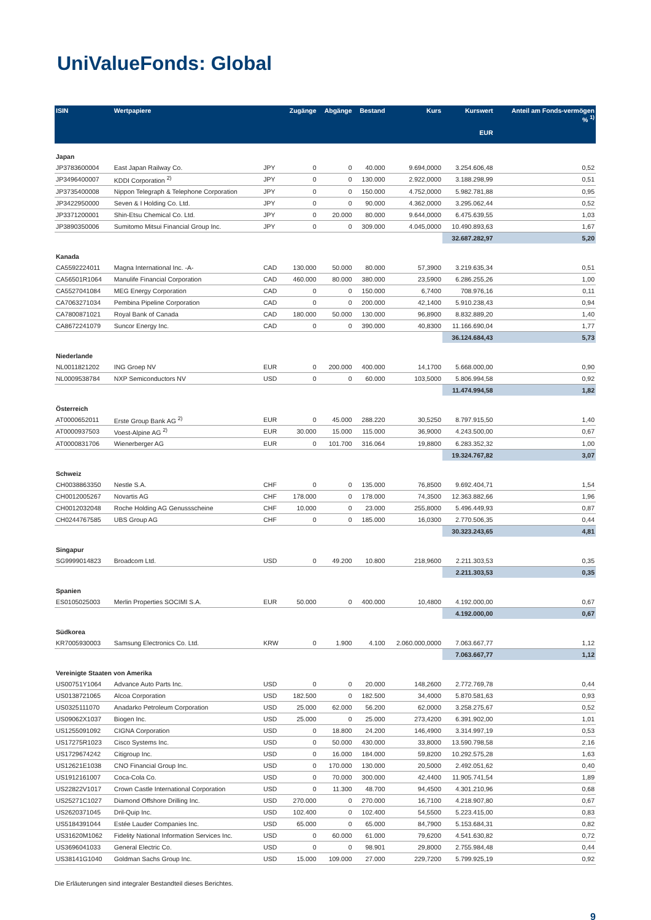Uni ValueFonds: Global
| ISIN | Wertpapiere | | Zugänge | Abgänge | Bestand | Kurs | Kurswert EUR | Anteil am Fonds-vermögen % <sup>1)</sup> |
| --- | --- | --- | --- | --- | --- | --- | --- | --- |
| Japan | | | | | | | | |
| JP3783600004 | East Japan Railway Co. | JPY | 0 | 0 | 40.000 | 9.694,0000 | 3.254.606,48 | 0,52 |
| JP3496400007 | KDDI Corporation <sup>2)</sup> | JPY | 0 | 0 | 130.000 | 2.922,0000 | 3.188.298,99 | 0,51 |
| JP3735400008 | Nippon Telegraph & Telephone Corporation | JPY | 0 | 0 | 150.000 | 4.752,0000 | 5.982.781,88 | 0,95 |
| JP3422950000 | Seven & I Holding Co. Ltd. | JPY | 0 | 0 | 90.000 | 4.362,0000 | 3.295.062,44 | 0,52 |
| JP3371200001 | Shin-Etsu Chemical Co. Ltd. | JPY | 0 | 20.000 | 80.000 | 9.644,0000 | 6.475.639,55 | 1,03 |
| JP3890350006 | Sumitomo Mitsui Financial Group Inc. | JPY | 0 | 0 | 309.000 | 4.045,0000 | 10.490.893,63 | 1,67 |
| | | | | | | | 32.687.282,97 | 5,20 |
| Kanada | | | | | | | | |
| CA5592224011 | Magna International Inc. -A- | CAD | 130.000 | 50.000 | 80.000 | 57,3900 | 3.219.635,34 | 0,51 |
| CA56501R1064 | Manulife Financial Corporation | CAD | 460.000 | 80.000 | 380.000 | 23,5900 | 6.286.255,26 | 1,00 |
| CA5527041084 | MEG Energy Corporation | CAD | 0 | 0 | 150.000 | 6,7400 | 708.976,16 | 0,11 |
| CA7063271034 | Pembina Pipeline Corporation | CAD | 0 | 0 | 200.000 | 42,1400 | 5.910.238,43 | 0,94 |
| CA7800871021 | Royal Bank of Canada | CAD | 180.000 | 50.000 | 130.000 | 96,8900 | 8.832.889,20 | 1,40 |
| CA8672241079 | Suncor Energy Inc. | CAD | 0 | 0 | 390.000 | 40,8300 | 11.166.690,04 | 1,77 |
| | | | | | | | 36.124.684,43 | 5,73 |
| Niederlande | | | | | | | | |
| NL0011821202 | ING Groep NV | EUR | 0 | 200.000 | 400.000 | 14,1700 | 5.668.000,00 | 0,90 |
| NL0009538784 | NXP Semiconductors NV | USD | 0 | 0 | 60.000 | 103,5000 | 5.806.994,58 | 0,92 |
| | | | | | | | 11.474.994,58 | 1,82 |
| Österreich | | | | | | | | |
| AT0000652011 | Erste Group Bank AG <sup>2)</sup> | EUR | 0 | 45.000 | 288.220 | 30,5250 | 8.797.915,50 | 1,40 |
| AT0000937503 | Voest-Alpine AG <sup>2)</sup> | EUR | 30.000 | 15.000 | 115.000 | 36,9000 | 4.243.500,00 | 0,67 |
| AT0000831706 | Wienerberger AG | EUR | 0 | 101.700 | 316.064 | 19,8800 | 6.283.352,32 | 1,00 |
| | | | | | | | 19.324.767,82 | 3,07 |
| Schweiz | | | | | | | | |
| CH0038863350 | Nestle S.A. | CHF | 0 | 0 | 135.000 | 76,8500 | 9.692.404,71 | 1,54 |
| CH0012005267 | Novartis AG | CHF | 178.000 | 0 | 178.000 | 74,3500 | 12.363.882,66 | 1,96 |
| CH0012032048 | Roche Holding AG Genussscheine | CHF | 10.000 | 0 | 23.000 | 255,8000 | 5.496.449,93 | 0,87 |
| CH0244767585 | UBS Group AG | CHF | 0 | 0 | 185.000 | 16,0300 | 2.770.506,35 | 0,44 |
| | | | | | | | 30.323.243,65 | 4,81 |
| Singapur | | | | | | | | |
| SG9999014823 | Broadcom Ltd. | USD | 0 | 49.200 | 10.800 | 218,9600 | 2.211.303,53 | 0,35 |
| | | | | | | | 2.211.303,53 | 0,35 |
| Spanien | | | | | | | | |
| ES0105025003 | Merlin Properties SOCIMI S.A. | EUR | 50.000 | 0 | 400.000 | 10,4800 | 4.192.000,00 | 0,67 |
| | | | | | | | 4.192.000,00 | 0,67 |
| Südkorea | | | | | | | | |
| KR7005930003 | Samsung Electronics Co. Ltd. | KRW | 0 | 1.900 | 4.100 | 2.060.000,0000 | 7.063.667,77 | 1,12 |
| | | | | | | | 7.063.667,77 | 1,12 |
| Vereinigte Staaten von Amerika | | | | | | | | |
| US00751Y1064 | Advance Auto Parts Inc. | USD | 0 | 0 | 20.000 | 148,2600 | 2.772.769,78 | 0,44 |
| US0138721065 | Alcoa Corporation | USD | 182.500 | 0 | 182.500 | 34,4000 | 5.870.581,63 | 0,93 |
| US0325111070 | Anadarko Petroleum Corporation | USD | 25.000 | 62.000 | 56.200 | 62,0000 | 3.258.275,67 | 0,52 |
| US09062X1037 | Biogen Inc. | USD | 25.000 | 0 | 25.000 | 273,4200 | 6.391.902,00 | 1,01 |
| US1255091092 | CIGNA Corporation | USD | 0 | 18.800 | 24.200 | 146,4900 | 3.314.997,19 | 0,53 |
| US17275R1023 | Cisco Systems Inc. | USD | 0 | 50.000 | 430.000 | 33,8000 | 13.590.798,58 | 2,16 |
| US1729674242 | Citigroup Inc. | USD | 0 | 16.000 | 184.000 | 59,8200 | 10.292.575,28 | 1,63 |
| US12621E1038 | CNO Financial Group Inc. | USD | 0 | 170.000 | 130.000 | 20,5000 | 2.492.051,62 | 0,40 |
| US1912161007 | Coca-Cola Co. | USD | 0 | 70.000 | 300.000 | 42,4400 | 11.905.741,54 | 1,89 |
| US22822V1017 | Crown Castle International Corporation | USD | 0 | 11.300 | 48.700 | 94,4500 | 4.301.210,96 | 0,68 |
| US25271C1027 | Diamond Offshore Drilling Inc. | USD | 270.000 | 0 | 270.000 | 16,7100 | 4.218.907,80 | 0,67 |
| US2620371045 | Dril-Quip Inc. | USD | 102.400 | 0 | 102.400 | 54,5500 | 5.223.415,00 | 0,83 |
| US5184391044 | Estée Lauder Companies Inc. | USD | 65.000 | 0 | 65.000 | 84,7900 | 5.153.684,31 | 0,82 |
| US31620M1062 | Fidelity National Information Services Inc. | USD | 0 | 60.000 | 61.000 | 79,6200 | 4.541.630,82 | 0,72 |
| US3696041033 | General Electric Co. | USD | 0 | 0 | 98.901 | 29,8000 | 2.755.984,48 | 0,44 |
| US38141G1040 | Goldman Sachs Group Inc. | USD | 15.000 | 109.000 | 27.000 | 229,7200 | 5.799.925,19 | 0,92 |
Die Erläuterungen sind integraler Bestandteil dieses Berichtes.
9